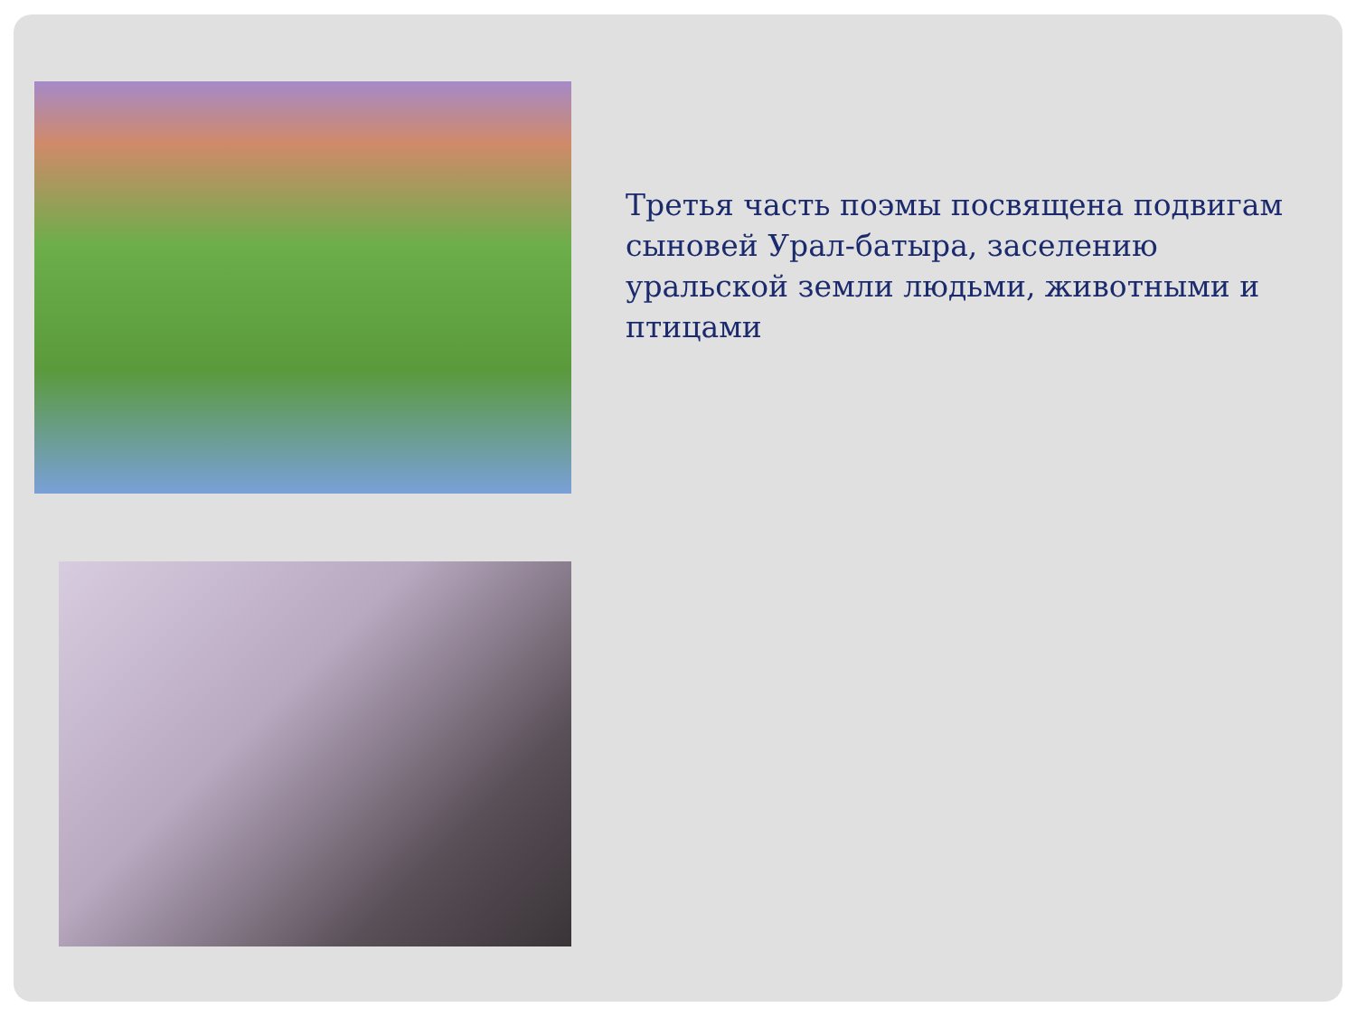Третья часть поэмы посвящена подвигам сыновей Урал-батыра, заселению уральской земли людьми, животными и птицами